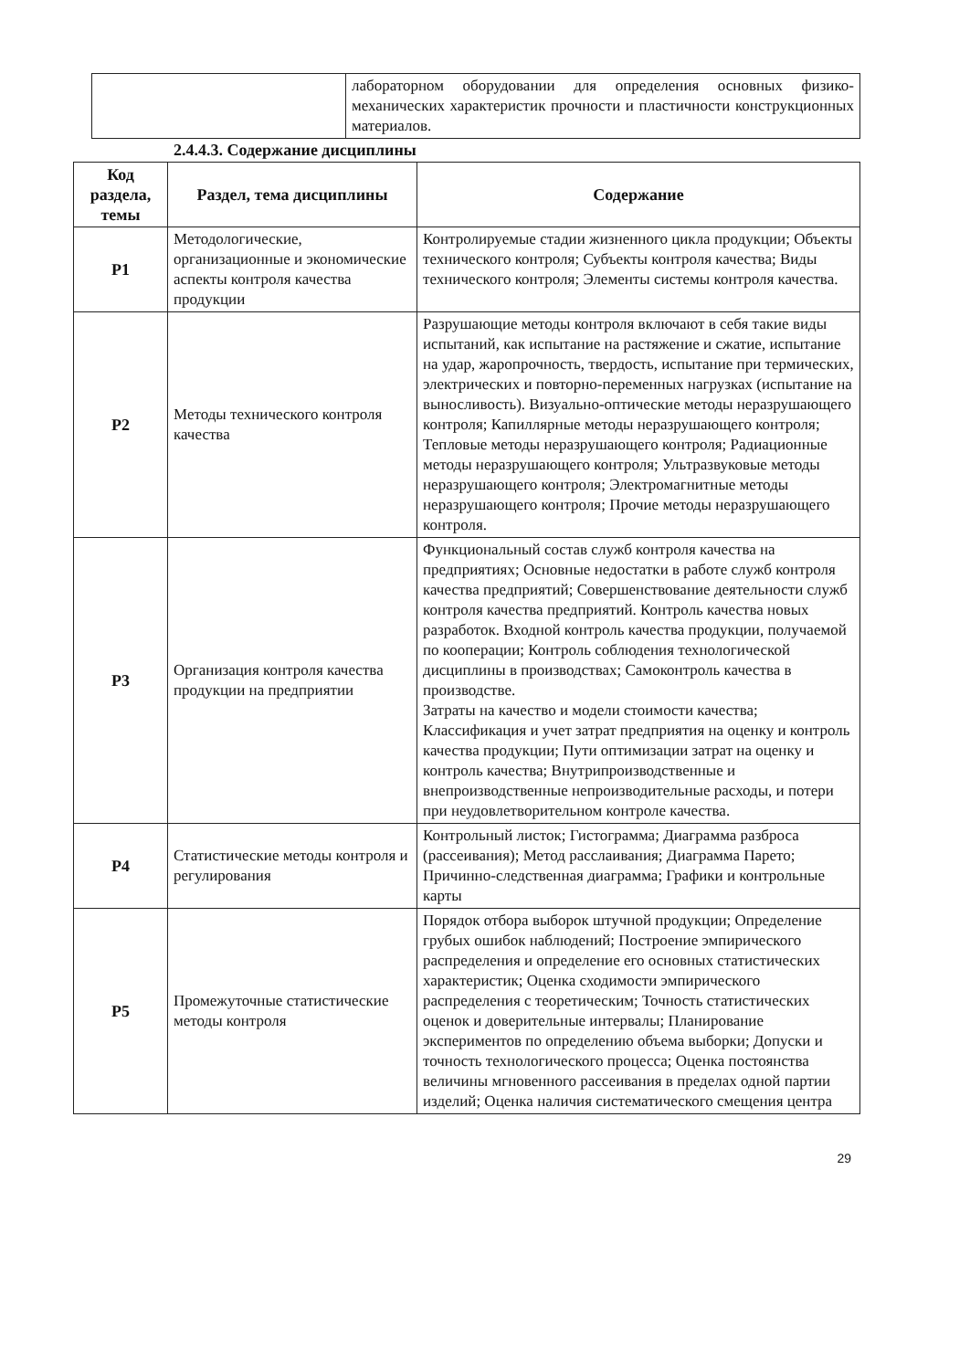| | лабораторном оборудовании для определения основных физико-механических характеристик прочности и пластичности конструкционных материалов. |
2.4.4.3. Содержание дисциплины
| Код раздела, темы | Раздел, тема дисциплины | Содержание |
| --- | --- | --- |
| Р1 | Методологические, организационные и экономические аспекты контроля качества продукции | Контролируемые стадии жизненного цикла продукции; Объекты технического контроля; Субъекты контроля качества; Виды технического контроля; Элементы системы контроля качества. |
| Р2 | Методы технического контроля качества | Разрушающие методы контроля включают в себя такие виды испытаний, как испытание на растяжение и сжатие, испытание на удар, жаропрочность, твердость, испытание при термических, электрических и повторно-переменных нагрузках (испытание на выносливость). Визуально-оптические методы неразрушающего контроля; Капиллярные методы неразрушающего контроля; Тепловые методы неразрушающего контроля; Радиационные методы неразрушающего контроля; Ультразвуковые методы неразрушающего контроля; Электромагнитные методы неразрушающего контроля; Прочие методы неразрушающего контроля. |
| Р3 | Организация контроля качества продукции на предприятии | Функциональный состав служб контроля качества на предприятиях; Основные недостатки в работе служб контроля качества предприятий; Совершенствование деятельности служб контроля качества предприятий. Контроль качества новых разработок. Входной контроль качества продукции, получаемой по кооперации; Контроль соблюдения технологической дисциплины в производствах; Самоконтроль качества в производстве. Затраты на качество и модели стоимости качества; Классификация и учет затрат предприятия на оценку и контроль качества продукции; Пути оптимизации затрат на оценку и контроль качества; Внутрипроизводственные и внепроизводственные непроизводительные расходы, и потери при неудовлетворительном контроле качества. |
| Р4 | Статистические методы контроля и регулирования | Контрольный листок; Гистограмма; Диаграмма разброса (рассеивания); Метод расслаивания; Диаграмма Парето; Причинно-следственная диаграмма; Графики и контрольные карты |
| Р5 | Промежуточные статистические методы контроля | Порядок отбора выборок штучной продукции; Определение грубых ошибок наблюдений; Построение эмпирического распределения и определение его основных статистических характеристик; Оценка сходимости эмпирического распределения с теоретическим; Точность статистических оценок и доверительные интервалы; Планирование экспериментов по определению объема выборки; Допуски и точность технологического процесса; Оценка постоянства величины мгновенного рассеивания в пределах одной партии изделий; Оценка наличия систематического смещения центра |
29